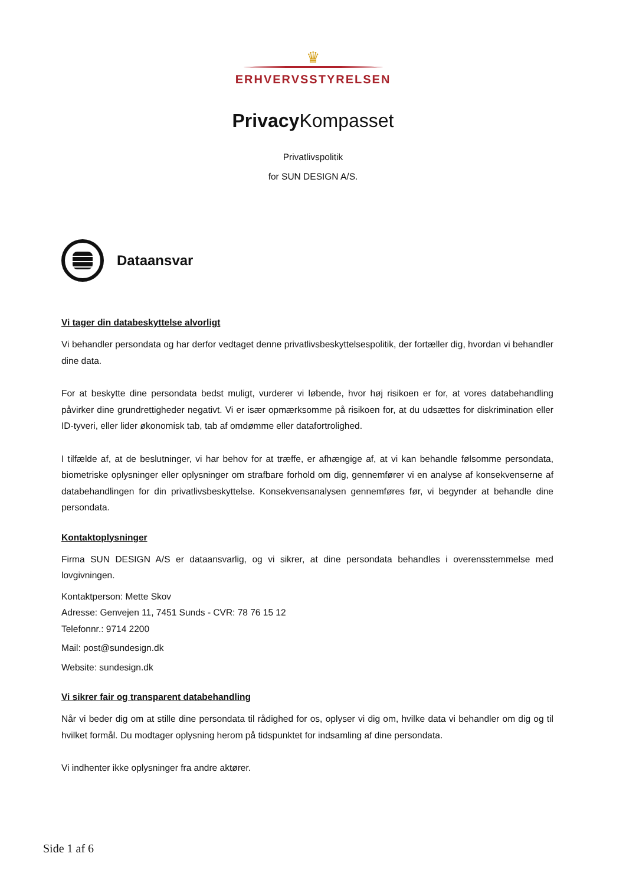♛
ERHVERVSSTYRELSEN
Privacy Kompasset
Privatlivspolitik
for SUN DESIGN A/S.
Dataansvar
Vi tager din databeskyttelse alvorligt
Vi behandler persondata og har derfor vedtaget denne privatlivsbeskyttelsespolitik, der fortæller dig, hvordan vi behandler dine data.
For at beskytte dine persondata bedst muligt, vurderer vi løbende, hvor høj risikoen er for, at vores databehandling påvirker dine grundrettigheder negativt. Vi er især opmærksomme på risikoen for, at du udsættes for diskrimination eller ID-tyveri, eller lider økonomisk tab, tab af omdømme eller datafortrolighed.
I tilfælde af, at de beslutninger, vi har behov for at træffe, er afhængige af, at vi kan behandle følsomme persondata, biometriske oplysninger eller oplysninger om strafbare forhold om dig, gennemfører vi en analyse af konsekvenserne af databehandlingen for din privatlivsbeskyttelse. Konsekvensanalysen gennemføres før, vi begynder at behandle dine persondata.
Kontaktoplysninger
Firma SUN DESIGN A/S er dataansvarlig, og vi sikrer, at dine persondata behandles i overensstemmelse med lovgivningen.
Kontaktperson: Mette Skov
Adresse: Genvejen 11, 7451 Sunds - CVR: 78 76 15 12
Telefonnr.: 9714 2200
Mail: post@sundesign.dk
Website: sundesign.dk
Vi sikrer fair og transparent databehandling
Når vi beder dig om at stille dine persondata til rådighed for os, oplyser vi dig om, hvilke data vi behandler om dig og til hvilket formål. Du modtager oplysning herom på tidspunktet for indsamling af dine persondata.
Vi indhenter ikke oplysninger fra andre aktører.
Side 1 af 6